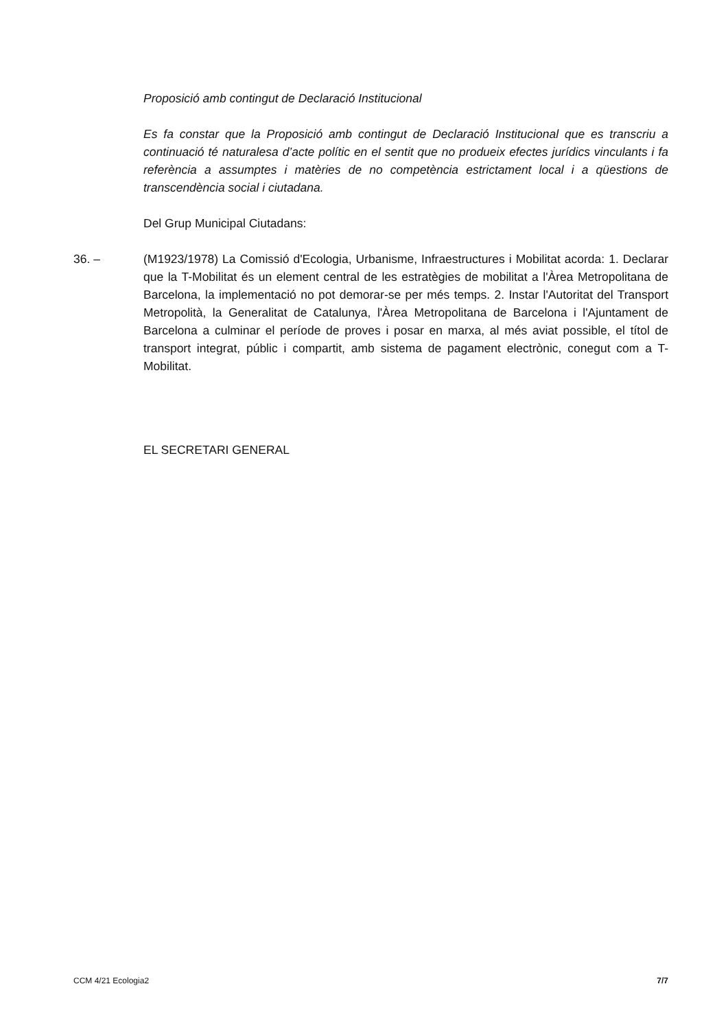Proposició amb contingut de Declaració Institucional
Es fa constar que la Proposició amb contingut de Declaració Institucional que es transcriu a continuació té naturalesa d’acte polític en el sentit que no produeix efectes jurídics vinculants i fa referència a assumptes i matèries de no competència estrictament local i a qüestions de transcendència social i ciutadana.
Del Grup Municipal Ciutadans:
36. – (M1923/1978) La Comissió d'Ecologia, Urbanisme, Infraestructures i Mobilitat acorda: 1. Declarar que la T-Mobilitat és un element central de les estratègies de mobilitat a l'Àrea Metropolitana de Barcelona, la implementació no pot demorar-se per més temps. 2. Instar l'Autoritat del Transport Metropolità, la Generalitat de Catalunya, l'Àrea Metropolitana de Barcelona i l'Ajuntament de Barcelona a culminar el període de proves i posar en marxa, al més aviat possible, el títol de transport integrat, públic i compartit, amb sistema de pagament electrònic, conegut com a T-Mobilitat.
EL SECRETARI GENERAL
CCM 4/21 Ecologia2 7/7